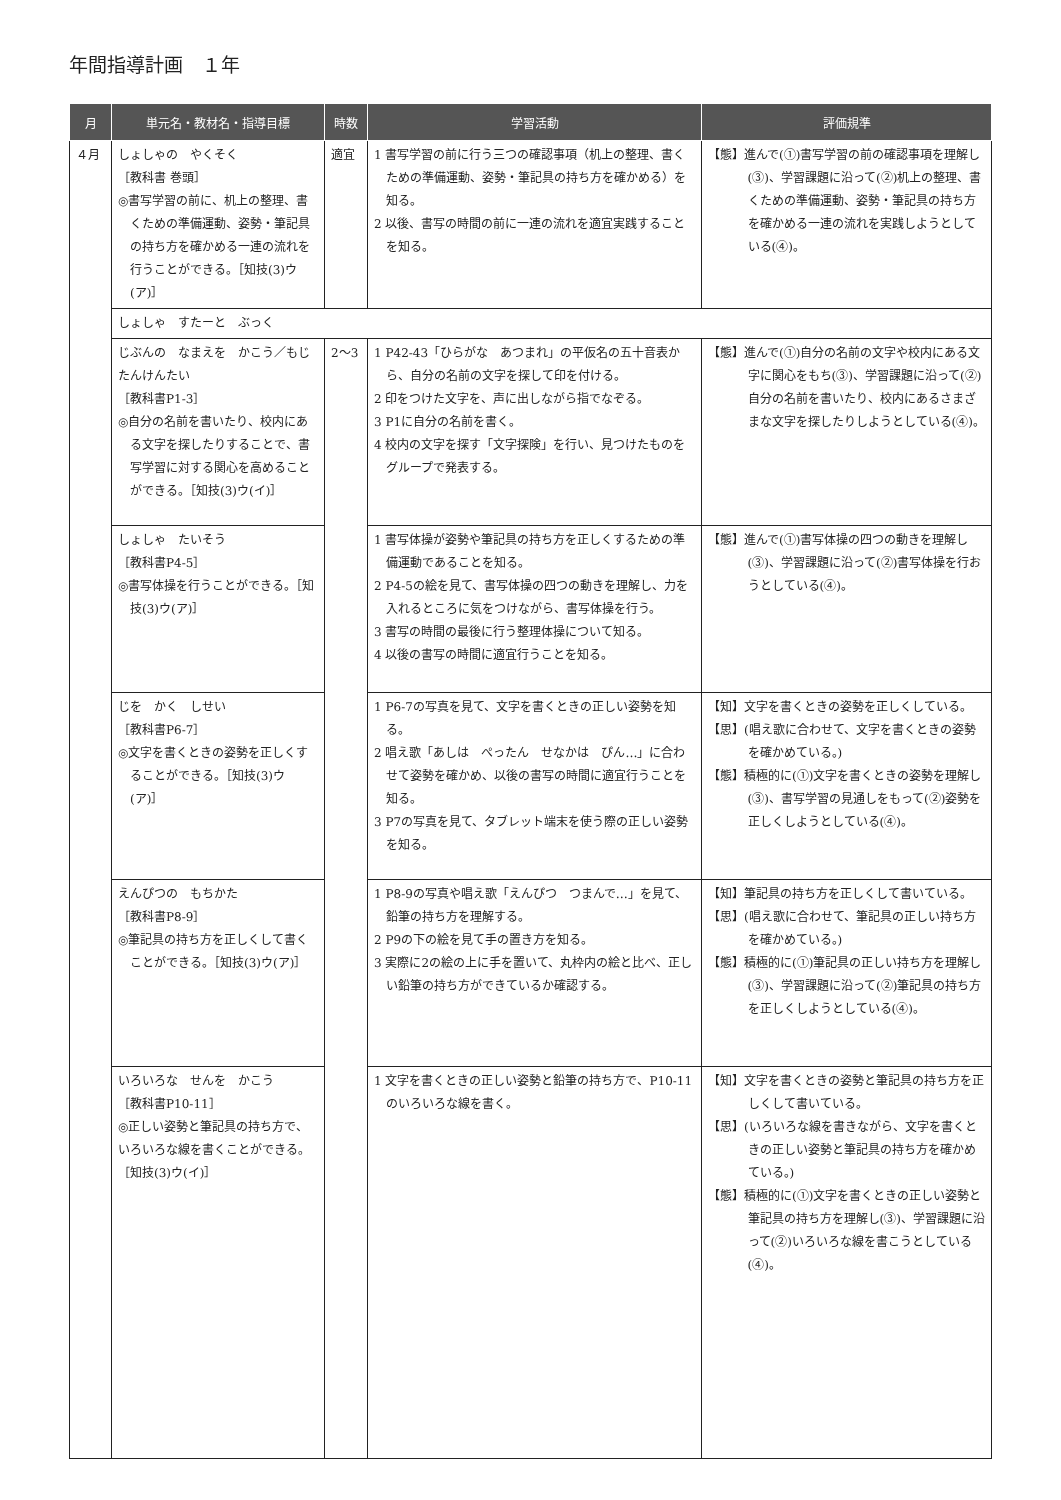年間指導計画　１年
| 月 | 単元名・教材名・指導目標 | 時数 | 学習活動 | 評価規準 |
| --- | --- | --- | --- | --- |
| ４月 | しょしゃの やくそく ［教科書 巻頭］ ◎書写学習の前に、机上の整理、書くための準備運動、姿勢・筆記具の持ち方を確かめる一連の流れを行うことができる。［知技(3)ウ(ア)］ | 適宜 | 1 書写学習の前に行う三つの確認事項（机上の整理、書くための準備運動、姿勢・筆記具の持ち方を確かめる）を知る。 2 以後、書写の時間の前に一連の流れを適宜実践することを知る。 | 【態】進んで(①)書写学習の前の確認事項を理解し(③)、学習課題に沿って(②)机上の整理、書くための準備運動、姿勢・筆記具の持ち方を確かめる一連の流れを実践しようとしている(④)。 |
| | しょしゃ すたーと ぶっく | | | |
| | じぶんの なまえを かこう／もじ たんけんたい ［教科書P1-3］ ◎自分の名前を書いたり、校内にある文字を探したりすることで、書写学習に対する関心を高めることができる。［知技(3)ウ(イ)］ | 2～3 | 1 P42-43「ひらがな あつまれ」の平仮名の五十音表から、自分の名前の文字を探して印を付ける。 2 印をつけた文字を、声に出しながら指でなぞる。 3 P1に自分の名前を書く。 4 校内の文字を探す「文字探険」を行い、見つけたものをグループで発表する。 | 【態】進んで(①)自分の名前の文字や校内にある文字に関心をもち(③)、学習課題に沿って(②)自分の名前を書いたり、校内にあるさまざまな文字を探したりしようとしている(④)。 |
| | しょしゃ たいそう ［教科書P4-5］ ◎書写体操を行うことができる。［知技(3)ウ(ア)］ | | 1 書写体操が姿勢や筆記具の持ち方を正しくするための準備運動であることを知る。 2 P4-5の絵を見て、書写体操の四つの動きを理解し、力を入れるところに気をつけながら、書写体操を行う。 3 書写の時間の最後に行う整理体操について知る。 4 以後の書写の時間に適宜行うことを知る。 | 【態】進んで(①)書写体操の四つの動きを理解し(③)、学習課題に沿って(②)書写体操を行おうとしている(④)。 |
| | じを かく しせい ［教科書P6-7］ ◎文字を書くときの姿勢を正しくすることができる。［知技(3)ウ(ア)］ | | 1 P6-7の写真を見て、文字を書くときの正しい姿勢を知る。 2 唱え歌「あしは ぺったん せなかは ぴん…」に合わせて姿勢を確かめ、以後の書写の時間に適宜行うことを知る。 3 P7の写真を見て、タブレット端末を使う際の正しい姿勢を知る。 | 【知】文字を書くときの姿勢を正しくしている。 【思】(唱え歌に合わせて、文字を書くときの姿勢を確かめている。) 【態】積極的に(①)文字を書くときの姿勢を理解し(③)、書写学習の見通しをもって(②)姿勢を正しくしようとしている(④)。 |
| | えんぴつの もちかた ［教科書P8-9］ ◎筆記具の持ち方を正しくして書くことができる。［知技(3)ウ(ア)］ | | 1 P8-9の写真や唱え歌「えんぴつ つまんで…」を見て、鉛筆の持ち方を理解する。 2 P9の下の絵を見て手の置き方を知る。 3 実際に2の絵の上に手を置いて、丸枠内の絵と比べ、正しい鉛筆の持ち方ができているか確認する。 | 【知】筆記具の持ち方を正しくして書いている。 【思】(唱え歌に合わせて、筆記具の正しい持ち方を確かめている。) 【態】積極的に(①)筆記具の正しい持ち方を理解し(③)、学習課題に沿って(②)筆記具の持ち方を正しくしようとしている(④)。 |
| | いろいろな せんを かこう ［教科書P10-11］ ◎正しい姿勢と筆記具の持ち方で、いろいろな線を書くことができる。［知技(3)ウ(イ)］ | | 1 文字を書くときの正しい姿勢と鉛筆の持ち方で、P10-11のいろいろな線を書く。 | 【知】文字を書くときの姿勢と筆記具の持ち方を正しくして書いている。 【思】(いろいろな線を書きながら、文字を書くときの正しい姿勢と筆記具の持ち方を確かめている。) 【態】積極的に(①)文字を書くときの正しい姿勢と筆記具の持ち方を理解し(③)、学習課題に沿って(②)いろいろな線を書こうとしている(④)。 |